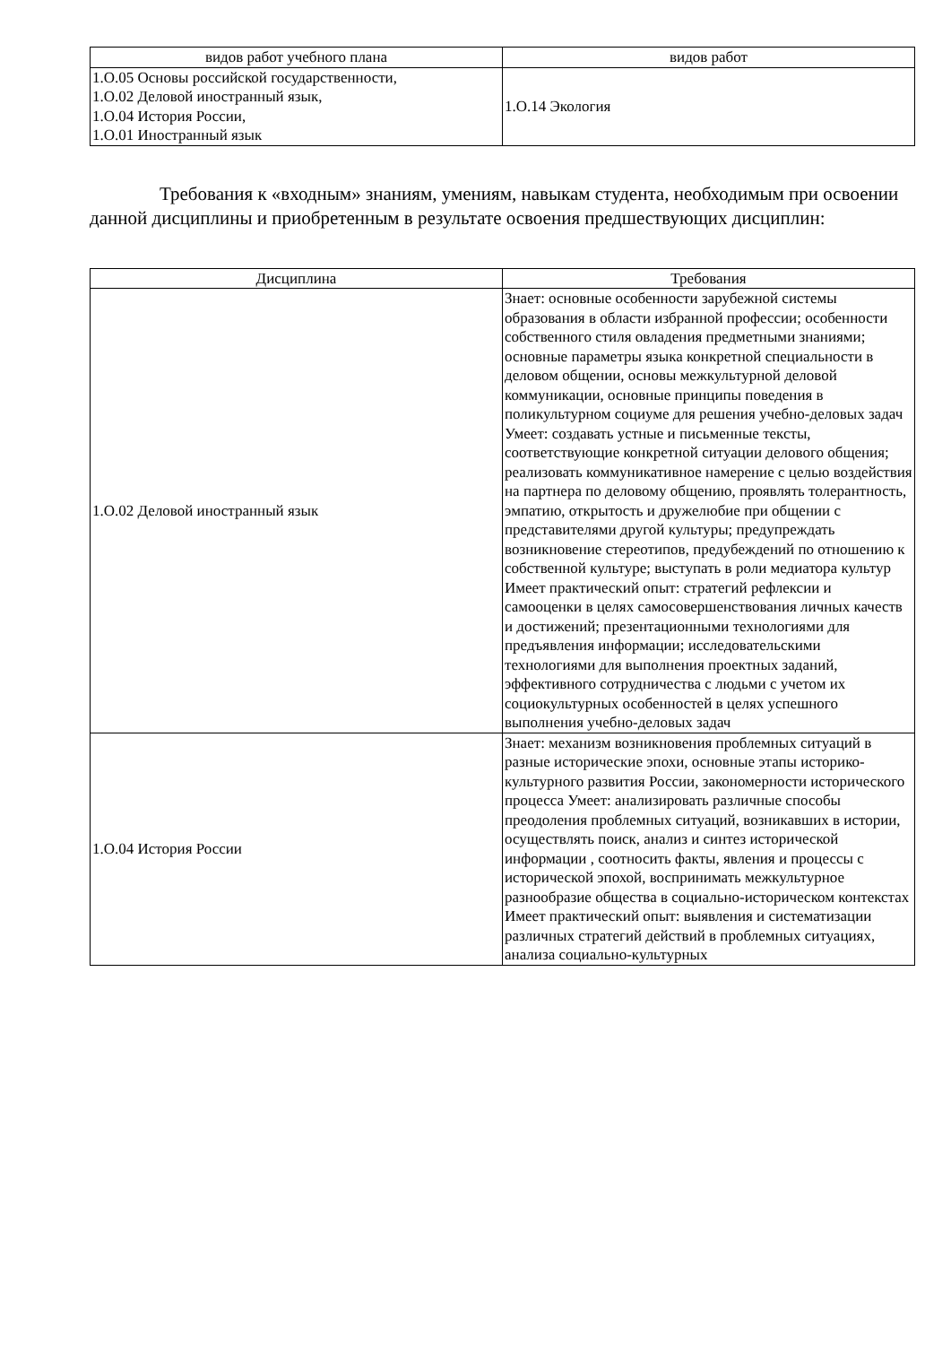| видов работ учебного плана | видов работ |
| --- | --- |
| 1.О.05 Основы российской государственности, 1.О.02 Деловой иностранный язык, 1.О.04 История России, 1.О.01 Иностранный язык | 1.О.14 Экология |
Требования к «входным» знаниям, умениям, навыкам студента, необходимым при освоении данной дисциплины и приобретенным в результате освоения предшествующих дисциплин:
| Дисциплина | Требования |
| --- | --- |
| 1.О.02 Деловой иностранный язык | Знает: основные особенности зарубежной системы образования в области избранной профессии; особенности собственного стиля овладения предметными знаниями; основные параметры языка конкретной специальности в деловом общении, основы межкультурной деловой коммуникации, основные принципы поведения в поликультурном социуме для решения учебно-деловых задач Умеет: создавать устные и письменные тексты, соответствующие конкретной ситуации делового общения; реализовать коммуникативное намерение с целью воздействия на партнера по деловому общению, проявлять толерантность, эмпатию, открытость и дружелюбие при общении с представителями другой культуры; предупреждать возникновение стереотипов, предубеждений по отношению к собственной культуре; выступать в роли медиатора культур Имеет практический опыт: стратегий рефлексии и самооценки в целях самосовершенствования личных качеств и достижений; презентационными технологиями для предъявления информации; исследовательскими технологиями для выполнения проектных заданий, эффективного сотрудничества с людьми с учетом их социокультурных особенностей в целях успешного выполнения учебно-деловых задач |
| 1.О.04 История России | Знает: механизм возникновения проблемных ситуаций в разные исторические эпохи, основные этапы историко-культурного развития России, закономерности исторического процесса Умеет: анализировать различные способы преодоления проблемных ситуаций, возникавших в истории, осуществлять поиск, анализ и синтез исторической информации , соотносить факты, явления и процессы с исторической эпохой, воспринимать межкультурное разнообразие общества в социально-историческом контекстах Имеет практический опыт: выявления и систематизации различных стратегий действий в проблемных ситуациях, анализа социально-культурных |